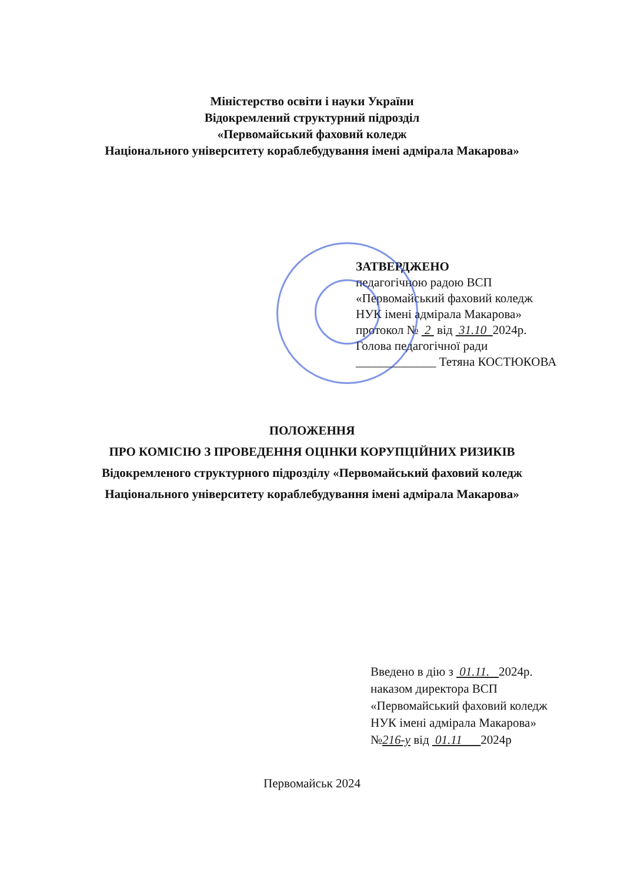Міністерство освіти і науки України
Відокремлений структурний підрозділ
«Первомайський фаховий коледж
Національного університету кораблебудування імені адмірала Макарова»
ЗАТВЕРДЖЕНО
педагогічною радою ВСП
«Первомайський фаховий коледж
НУК імені адмірала Макарова»
протокол № 2 від 31.10 2024р.
Голова педагогічної ради
_____________ Тетяна КОСТЮКОВА
ПОЛОЖЕННЯ
ПРО КОМІСІЮ З ПРОВЕДЕННЯ ОЦІНКИ КОРУПЦІЙНИХ РИЗИКІВ
Відокремленого структурного підрозділу «Первомайський фаховий коледж
Національного університету кораблебудування імені адмірала Макарова»
Введено в дію з 01.11. 2024р.
наказом директора ВСП
«Первомайський фаховий коледж
НУК імені адмірала Макарова»
№216-у від 01.11 2024р
Первомайськ 2024